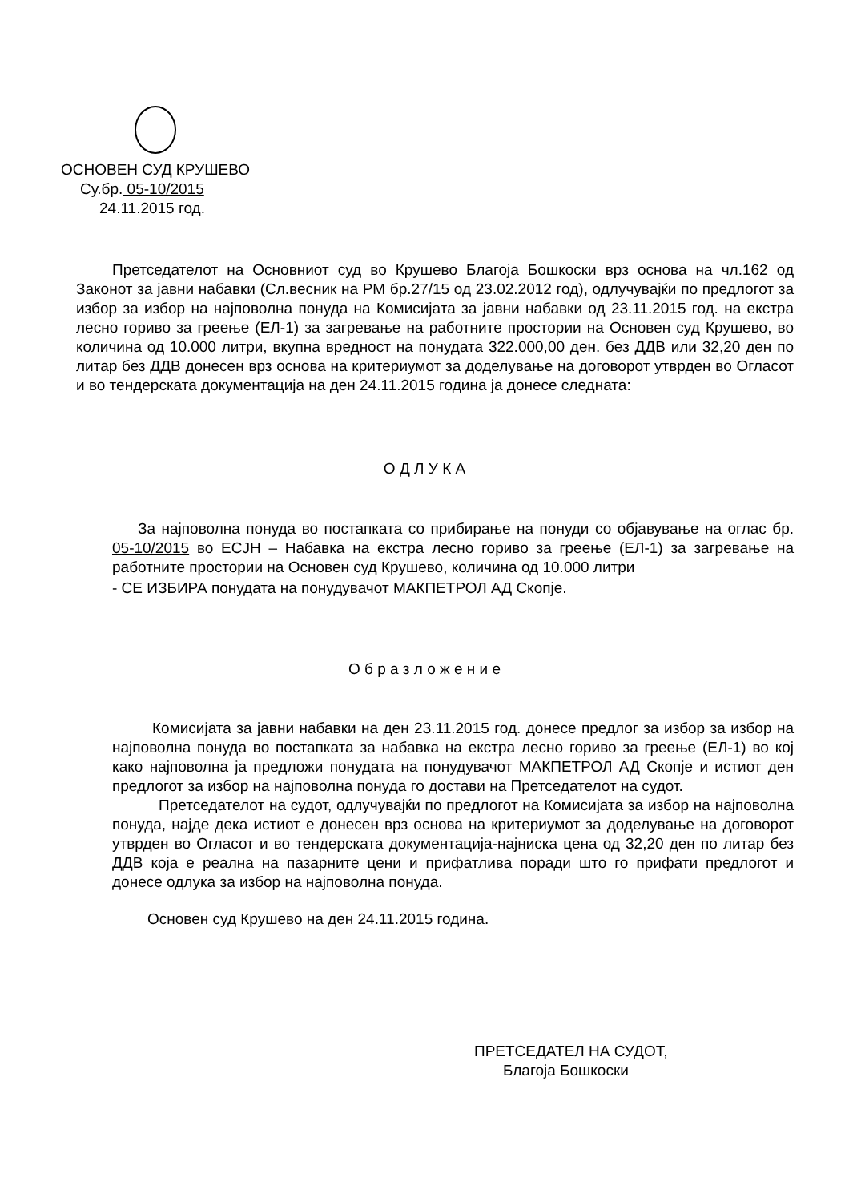ОСНОВЕН СУД КРУШЕВО
Су.бр. 05-10/2015
24.11.2015 год.
Претседателот на Основниот суд во Крушево Благоја Бошкоски врз основа на чл.162 од Законот за јавни набавки (Сл.весник на РМ бр.27/15 од 23.02.2012 год), одлучувајќи по предлогот за избор за избор на најповолна понуда на Комисијата за јавни набавки од 23.11.2015 год. на екстра лесно гориво за греење (ЕЛ-1) за загревање на работните простории на Основен суд Крушево, во количина од 10.000 литри, вкупна вредност на понудата 322.000,00 ден. без ДДВ или 32,20 ден по литар без ДДВ донесен врз основа на критериумот за доделување на договорот утврден во Огласот и во тендерската документација на ден 24.11.2015 година ја донесе следната:
О Д Л У К А
За најповолна понуда во постапката со прибирање на понуди со објавување на оглас бр. 05-10/2015 во ЕСЈН – Набавка на екстра лесно гориво за греење (ЕЛ-1) за загревање на работните простории на Основен суд Крушево, количина од 10.000 литри
- СЕ ИЗБИРА понудата на понудувачот МАКПЕТРОЛ АД Скопје.
О б р а з л о ж е н и е
Комисијата за јавни набавки на ден 23.11.2015 год. донесе предлог за избор за избор на најповолна понуда во постапката за набавка на екстра лесно гориво за греење (ЕЛ-1) во кој како најповолна ја предложи понудата на понудувачот МАКПЕТРОЛ АД Скопје и истиот ден предлогот за избор на најповолна понуда го достави на Претседателот на судот.
Претседателот на судот, одлучувајќи по предлогот на Комисијата за избор на најповолна понуда, најде дека истиот е донесен врз основа на критериумот за доделување на договорот утврден во Огласот и во тендерската документација-најниска цена од 32,20 ден по литар без ДДВ која е реална на пазарните цени и прифатлива поради што го прифати предлогот и донесе одлука за избор на најповолна понуда.
Основен суд Крушево на ден 24.11.2015 година.
ПРЕТСЕДАТЕЛ НА СУДОТ,
Благоја Бошкоски